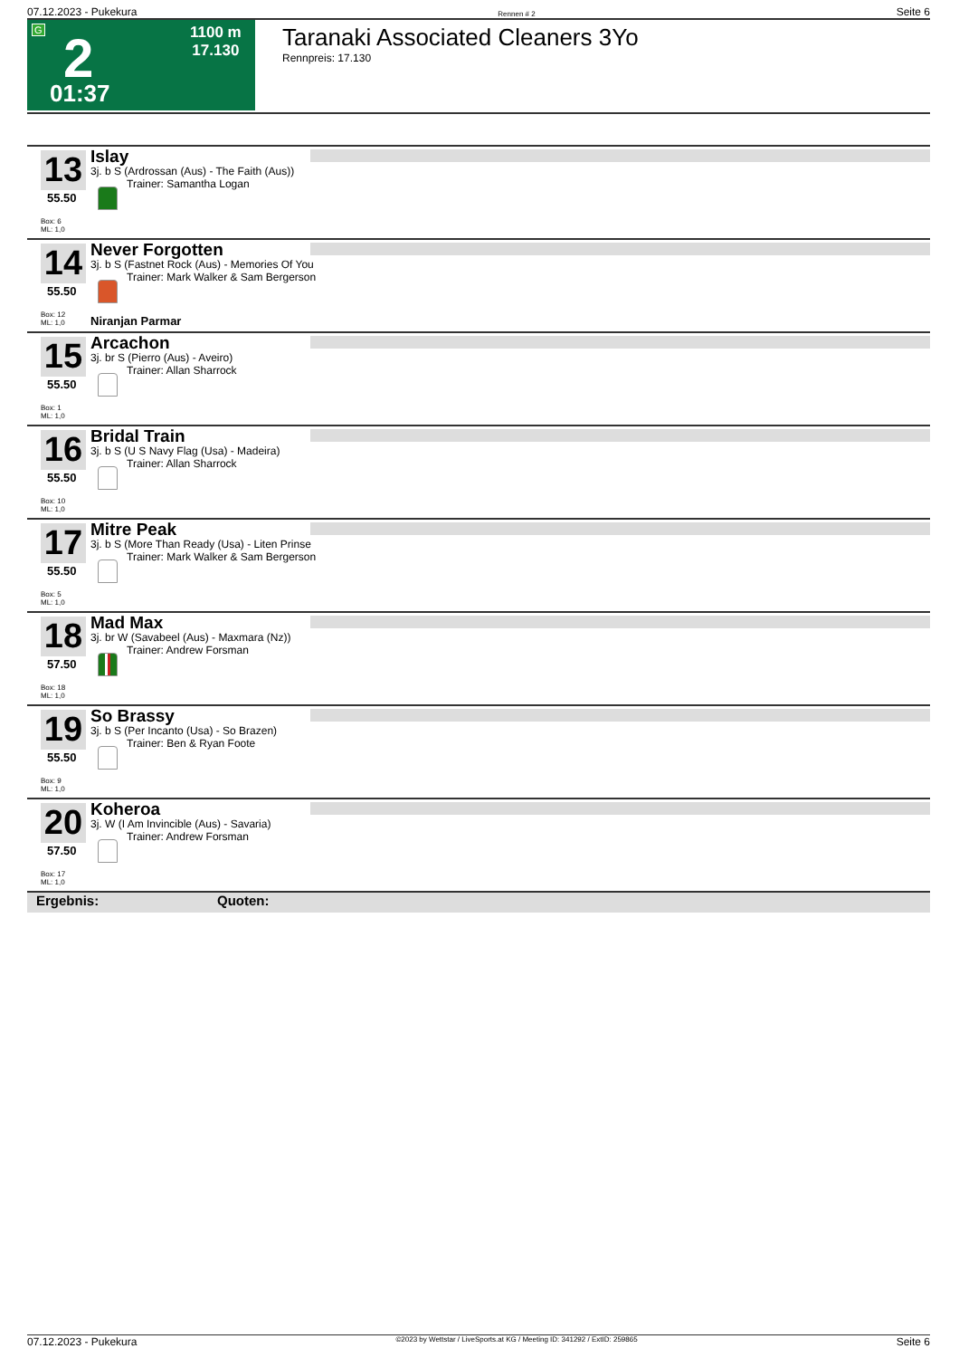07.12.2023 - Pukekura Rennen # 2 Seite 6
G 2 1100 m
17.130
01:37
Taranaki Associated Cleaners 3Yo
Rennpreis: 17.130
13
55.50
Box: 6
ML: 1,0
Islay
3j. b S (Ardrossan (Aus) - The Faith (Aus))
Trainer: Samantha Logan
14
55.50
Box: 12
ML: 1,0
Never Forgotten
3j. b S (Fastnet Rock (Aus) - Memories Of You
Trainer: Mark Walker & Sam Bergerson
Niranjan Parmar
15
55.50
Box: 1
ML: 1,0
Arcachon
3j. br S (Pierro (Aus) - Aveiro)
Trainer: Allan Sharrock
16
55.50
Box: 10
ML: 1,0
Bridal Train
3j. b S (U S Navy Flag (Usa) - Madeira)
Trainer: Allan Sharrock
17
55.50
Box: 5
ML: 1,0
Mitre Peak
3j. b S (More Than Ready (Usa) - Liten Prinse
Trainer: Mark Walker & Sam Bergerson
18
57.50
Box: 18
ML: 1,0
Mad Max
3j. br W (Savabeel (Aus) - Maxmara (Nz))
Trainer: Andrew Forsman
19
55.50
Box: 9
ML: 1,0
So Brassy
3j. b S (Per Incanto (Usa) - So Brazen)
Trainer: Ben & Ryan Foote
20
57.50
Box: 17
ML: 1,0
Koheroa
3j. W (I Am Invincible (Aus) - Savaria)
Trainer: Andrew Forsman
Ergebnis: Quoten:
07.12.2023 - Pukekura ©2023 by Wettstar / LiveSports.at KG / Meeting ID: 341292 / ExtID: 259865 Seite 6